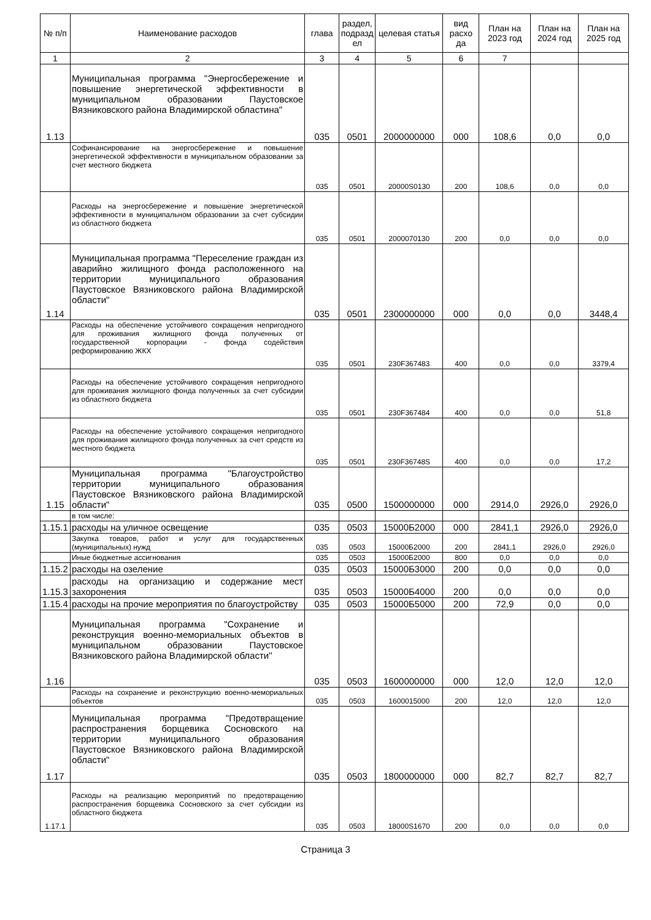| № п/п | Наименование расходов | глава | раздел, подразд ел | целевая статья | вид расхо да | План на 2023 год | План на 2024 год | План на 2025 год |
| --- | --- | --- | --- | --- | --- | --- | --- | --- |
| 1 | 2 | 3 | 4 | 5 | 6 | 7 | | |
| 1.13 | Муниципальная программа "Энергосбережение и повышение энергетической эффективности в муниципальном образовании Паустовское Вязниковского района Владимирской областина" | 035 | 0501 | 2000000000 | 000 | 108,6 | 0,0 | 0,0 |
| | Софинансирование на энергосбережение и повышение энергетической эффективности в муниципальном образовании за счет местного бюджета | 035 | 0501 | 20000S0130 | 200 | 108,6 | 0,0 | 0,0 |
| | Расходы на энергосбережение и повышение энергетической эффективности в муниципальном образовании за счет субсидии из областного бюджета | 035 | 0501 | 2000070130 | 200 | 0,0 | 0,0 | 0,0 |
| 1.14 | Муниципальная программа "Переселение граждан из аварийно жилищного фонда расположенного на территории муниципального образования Паустовское Вязниковского района Владимирской области" | 035 | 0501 | 2300000000 | 000 | 0,0 | 0,0 | 3448,4 |
| | Расходы на обеспечение устойчивого сокращения непригодного для проживания жилищного фонда полученных от государственной корпорации - фонда содействия реформированию ЖКХ | 035 | 0501 | 230F367483 | 400 | 0,0 | 0,0 | 3379,4 |
| | Расходы на обеспечение устойчивого сокращения непригодного для проживания жилищного фонда полученных за счет субсидии из областного бюджета | 035 | 0501 | 230F367484 | 400 | 0,0 | 0,0 | 51,8 |
| | Расходы на обеспечение устойчивого сокращения непригодного для проживания жилищного фонда полученных за счет средств из местного бюджета | 035 | 0501 | 230F36748S | 400 | 0,0 | 0,0 | 17,2 |
| 1.15 | Муниципальная программа "Благоустройство территории муниципального образования Паустовское Вязниковского района Владимирской области" | 035 | 0500 | 1500000000 | 000 | 2914,0 | 2926,0 | 2926,0 |
| | в том числе: | | | | | | | |
| 1.15.1 | расходы на уличное освещение | 035 | 0503 | 15000Б2000 | 000 | 2841,1 | 2926,0 | 2926,0 |
| | Закупка товаров, работ и услуг для государственных (муниципальных) нужд | 035 | 0503 | 15000Б2000 | 200 | 2841,1 | 2926,0 | 2926,0 |
| | Иные бюджетные ассигнования | 035 | 0503 | 15000Б2000 | 800 | 0,0 | 0,0 | 0,0 |
| 1.15.2 | расходы на озеление | 035 | 0503 | 15000Б3000 | 200 | 0,0 | 0,0 | 0,0 |
| 1.15.3 | расходы на организацию и содержание мест захоронения | 035 | 0503 | 15000Б4000 | 200 | 0,0 | 0,0 | 0,0 |
| 1.15.4 | расходы на прочие мероприятия по благоустройству | 035 | 0503 | 15000Б5000 | 200 | 72,9 | 0,0 | 0,0 |
| 1.16 | Муниципальная программа "Сохранение и реконструкция военно-мемориальных объектов в муниципальном образовании Паустовское Вязниковского района Владимирской области" | 035 | 0503 | 1600000000 | 000 | 12,0 | 12,0 | 12,0 |
| | Расходы на сохранение и реконструкцию военно-мемориальных объектов | 035 | 0503 | 1600015000 | 200 | 12,0 | 12,0 | 12,0 |
| 1.17 | Муниципальная программа "Предотвращение распространения борщевика Сосновского на территории муниципального образования Паустовское Вязниковского района Владимирской области" | 035 | 0503 | 1800000000 | 000 | 82,7 | 82,7 | 82,7 |
| 1.17.1 | Расходы на реализацию мероприятий по предотвращению распространения борщевика Сосновского за счет субсидии из областного бюджета | 035 | 0503 | 18000S1670 | 200 | 0,0 | 0,0 | 0,0 |
Страница 3